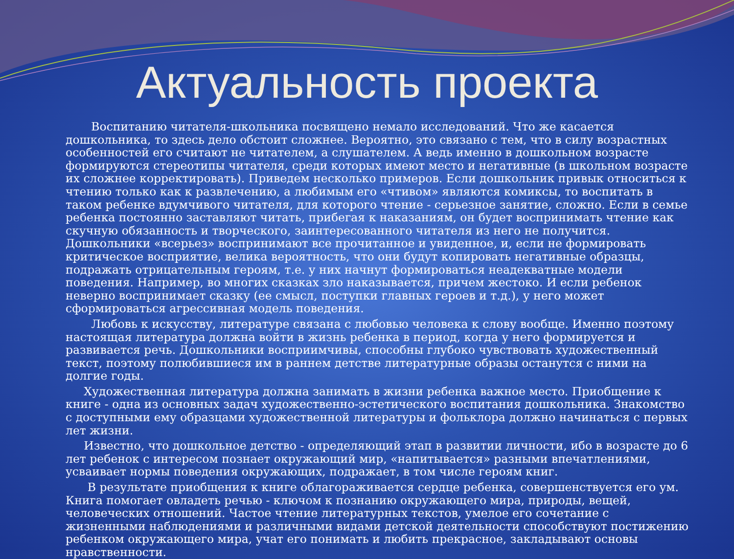Актуальность проекта
Воспитанию читателя-школьника посвящено немало исследований. Что же касается дошкольника, то здесь дело обстоит сложнее. Вероятно, это связано с тем, что в силу возрастных особенностей его считают не читателем, а слушателем. А ведь именно в дошкольном возрасте формируются стереотипы читателя, среди которых имеют место и негативные (в школьном возрасте их сложнее корректировать). Приведем несколько примеров. Если дошкольник привык относиться к чтению только как к развлечению, а любимым его «чтивом» являются комиксы, то воспитать в таком ребенке вдумчивого читателя, для которого чтение - серьезное занятие, сложно. Если в семье ребенка постоянно заставляют читать, прибегая к наказаниям, он будет воспринимать чтение как скучную обязанность и творческого, заинтересованного читателя из него не получится. Дошкольники «всерьез» воспринимают все прочитанное и увиденное, и, если не формировать критическое восприятие, велика вероятность, что они будут копировать негативные образцы, подражать отрицательным героям, т.е. у них начнут формироваться неадекватные модели поведения. Например, во многих сказках зло наказывается, причем жестоко. И если ребенок неверно воспринимает сказку (ее смысл, поступки главных героев и т.д.), у него может сформироваться агрессивная модель поведения.
Любовь к искусству, литературе связана с любовью человека к слову вообще. Именно поэтому настоящая литература должна войти в жизнь ребенка в период, когда у него формируется и развивается речь. Дошкольники восприимчивы, способны глубоко чувствовать художественный текст, поэтому полюбившиеся им в раннем детстве литературные образы останутся с ними на долгие годы.
Художественная литература должна занимать в жизни ребенка важное место. Приобщение к книге - одна из основных задач художественно-эстетического воспитания дошкольника. Знакомство с доступными ему образцами художественной литературы и фольклора должно начинаться с первых лет жизни.
Известно, что дошкольное детство - определяющий этап в развитии личности, ибо в возрасте до 6 лет ребенок с интересом познает окружающий мир, «напитывается» разными впечатлениями, усваивает нормы поведения окружающих, подражает, в том числе героям книг.
В результате приобщения к книге облагораживается сердце ребенка, совершенствуется его ум. Книга помогает овладеть речью - ключом к познанию окружающего мира, природы, вещей, человеческих отношений. Частое чтение литературных текстов, умелое его сочетание с жизненными наблюдениями и различными видами детской деятельности способствуют постижению ребенком окружающего мира, учат его понимать и любить прекрасное, закладывают основы нравственности.